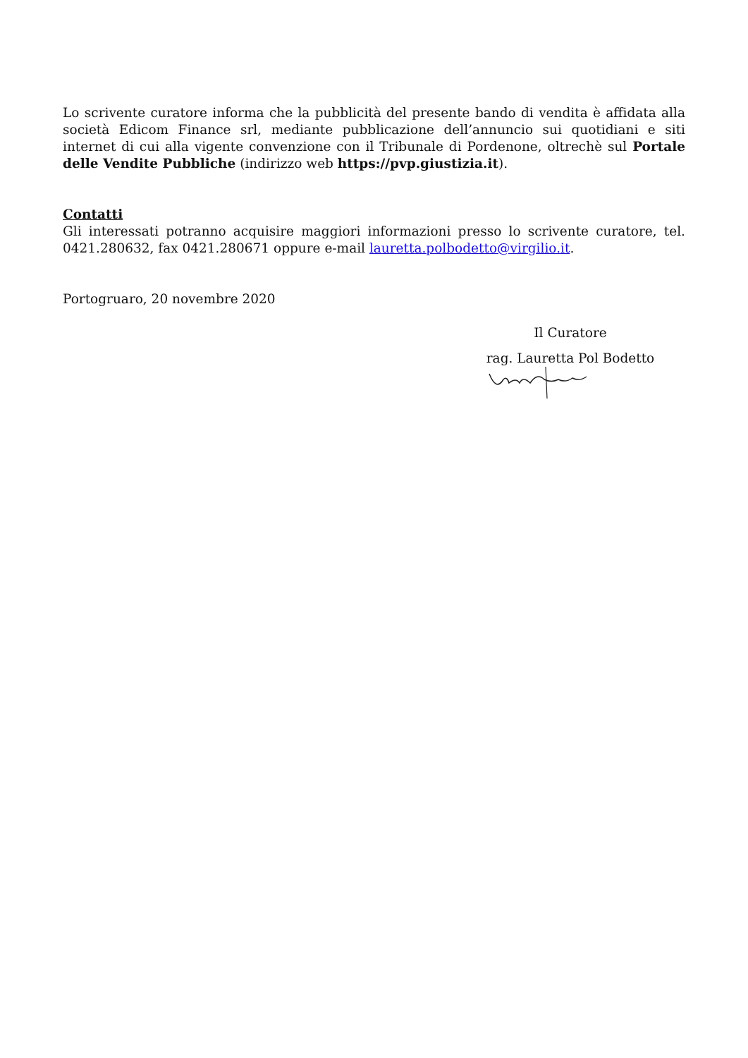Lo scrivente curatore informa che la pubblicità del presente bando di vendita è affidata alla società Edicom Finance srl, mediante pubblicazione dell’annuncio sui quotidiani e siti internet di cui alla vigente convenzione con il Tribunale di Pordenone, oltrechè sul Portale delle Vendite Pubbliche (indirizzo web https://pvp.giustizia.it).
Contatti
Gli interessati potranno acquisire maggiori informazioni presso lo scrivente curatore, tel. 0421.280632, fax 0421.280671 oppure e-mail lauretta.polbodetto@virgilio.it.
Portogruaro, 20 novembre 2020
Il Curatore
rag. Lauretta Pol Bodetto